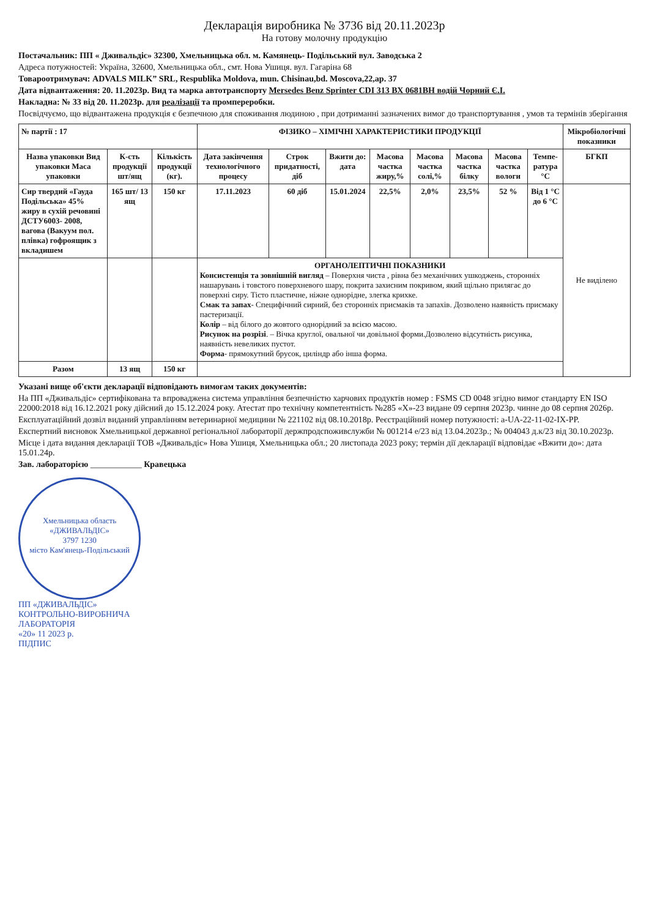Декларація виробника № 3736 від 20.11.2023р
На готову молочну продукцію
Постачальник: ПП « Дживальдіс» 32300, Хмельницька обл. м. Камянець- Подільський вул. Заводська 2
Адреса потужностей: Україна, 32600, Хмельницька обл., смт. Нова Ушиця. вул. Гагаріна 68
Товароотримувач: ADVALS MILK” SRL, Respublika Moldova, mun. Chisinau,bd. Moscova,22,ap. 37
Дата відвантаження: 20. 11.2023р. Вид та марка автотранспорту Mersedes Benz Sprinter CDI 313 ВХ 0681ВН водій Чорний Є.І.
Накладна: № 33 від 20. 11.2023р. для реалізації та промпереробки.
Посвідчуємо, що відвантажена продукція є безпечною для споживання людиною , при дотриманні зазначених вимог до транспортування , умов та термінів зберігання
| № партії : 17 | | | ФІЗИКО – ХІМІЧНІ ХАРАКТЕРИСТИКИ ПРОДУКЦІЇ | | | | | | | | Мікробіологічні показники |
| --- | --- | --- | --- | --- | --- | --- | --- | --- | --- | --- | --- |
| Назва упаковки Вид упаковки Маса упаковки | К-сть продукції шт/ящ | Кількість продукції (кг). | Дата закінчення технологічного процесу | Строк придатності, діб | Вжити до: дата | Масова частка жиру,% | Масова частка солі,% | Масова частка білку | Масова частка вологи | Темпе-ратура °С | БГКП |
| Сир твердий «Гауда Подільська» 45% жиру в сухій речовині ДСТУ6003- 2008, вагова (Вакуум пол. плівка) гофроящик з вкладишем | 165 шт/ 13 ящ | 150 кг | 17.11.2023 | 60 діб | 15.01.2024 | 22,5% | 2,0% | 23,5% | 52 % | Від 1 °С до 6 °С | Не виділено |
| | | | ОРГАНОЛЕПТИЧНІ ПОКАЗНИКИ Консистенція та зовнішній вигляд – Поверхня чиста , рівна без механічних ушкоджень, сторонніх нашарувань і товстого поверхневого шару, покрита захисним покривом, який щільно прилягає до поверхні сиру. Тісто пластичне, ніжне однорідне, злегка крихке. Смак та запах - Специфічний сирний, без сторонніх присмаків та запахів. Дозволено наявність присмаку пастеризації. Колір – від білого до жовтого однорідний за всією масою. Рисунок на розрізі . – Вічка круглої, овальної чи довільної форми.Дозволено відсутність рисунка, наявність невеликих пустот. Форма - прямокутний брусок, циліндр або інша форма. | | | | | | | | |
| Разом | 13 ящ | 150 кг | | | | | | | | | |
Указані вище об'єкти декларації відповідають вимогам таких документів:
На ПП «Дживальдіс» сертифікована та впроваджена система управління безпечністю харчових продуктів номер : FSMS CD 0048 згідно вимог стандарту EN ISO 22000:2018 від 16.12.2021 року дійсний до 15.12.2024 року. Атестат про технічну компетентність №285 «Х»-23 видане 09 серпня 2023р. чинне до 08 серпня 2026р.
Експлуатаційний дозвіл виданий управлінням ветеринарної медицини № 221102 від 08.10.2018р. Реєстраційний номер потужності: а-UA-22-11-02-IX-PP.
Експертний висновок Хмельницької державної регіональної лабораторії держпродспоживслужби № 001214 е/23 від 13.04.2023р.; № 004043 д.к/23 від 30.10.2023р.
Місце і дата видання декларації ТОВ «Дживальдіс» Нова Ушиця, Хмельницька обл.; 20 листопада 2023 року; термін дії декларації відповідає «Вжити до»: дата 15.01.24р.
Зав. лабораторією ____________ Кравецька
Хмельницька область
«ДЖИВАЛЬДІС»
3797 1230
місто Кам'янець-Подільський
ПП «ДЖИВАЛЬДІС»
КОНТРОЛЬНО-ВИРОБНИЧА
ЛАБОРАТОРІЯ
«20» 11 2023 р.
ПІДПИС